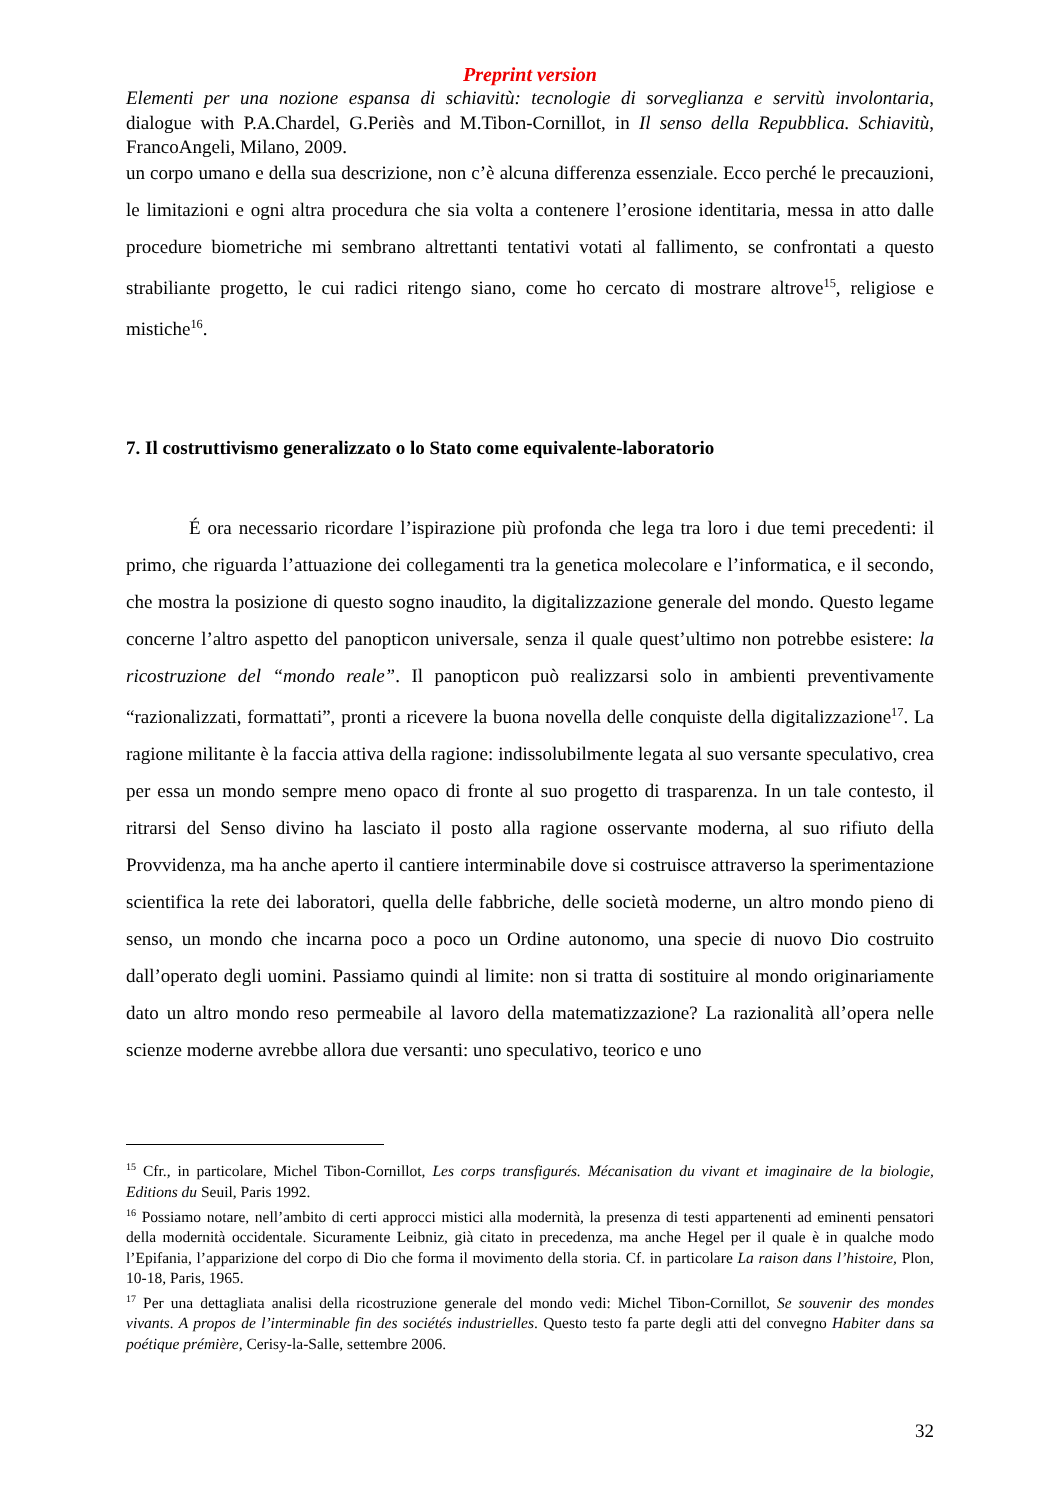Preprint version
Elementi per una nozione espansa di schiavitù: tecnologie di sorveglianza e servitù involontaria, dialogue with P.A.Chardel, G.Periès and M.Tibon-Cornillot, in Il senso della Repubblica. Schiavitù, FrancoAngeli, Milano, 2009.
un corpo umano e della sua descrizione, non c’è alcuna differenza essenziale. Ecco perché le precauzioni, le limitazioni e ogni altra procedura che sia volta a contenere l’erosione identitaria, messa in atto dalle procedure biometriche mi sembrano altrettanti tentativi votati al fallimento, se confrontati a questo strabiliante progetto, le cui radici ritengo siano, come ho cercato di mostrare altrove<sup>15</sup>, religiose e mistiche<sup>16</sup>.
7. Il costruttivismo generalizzato o lo Stato come equivalente-laboratorio
É ora necessario ricordare l’ispirazione più profonda che lega tra loro i due temi precedenti: il primo, che riguarda l’attuazione dei collegamenti tra la genetica molecolare e l’informatica, e il secondo, che mostra la posizione di questo sogno inaudito, la digitalizzazione generale del mondo. Questo legame concerne l’altro aspetto del panopticon universale, senza il quale quest’ultimo non potrebbe esistere: la ricostruzione del “mondo reale”. Il panopticon può realizzarsi solo in ambienti preventivamente “razionalizzati, formattati”, pronti a ricevere la buona novella delle conquiste della digitalizzazione<sup>17</sup>. La ragione militante è la faccia attiva della ragione: indissolubilmente legata al suo versante speculativo, crea per essa un mondo sempre meno opaco di fronte al suo progetto di trasparenza. In un tale contesto, il ritrarsi del Senso divino ha lasciato il posto alla ragione osservante moderna, al suo rifiuto della Provvidenza, ma ha anche aperto il cantiere interminabile dove si costruisce attraverso la sperimentazione scientifica la rete dei laboratori, quella delle fabbriche, delle società moderne, un altro mondo pieno di senso, un mondo che incarna poco a poco un Ordine autonomo, una specie di nuovo Dio costruito dall’operato degli uomini. Passiamo quindi al limite: non si tratta di sostituire al mondo originariamente dato un altro mondo reso permeabile al lavoro della matematizzazione? La razionalità all’opera nelle scienze moderne avrebbe allora due versanti: uno speculativo, teorico e uno
<sup>15</sup> Cfr., in particolare, Michel Tibon-Cornillot, Les corps transfigurés. Mécanisation du vivant et imaginaire de la biologie, Editions du Seuil, Paris 1992.
<sup>16</sup> Possiamo notare, nell’ambito di certi approcci mistici alla modernità, la presenza di testi appartenenti ad eminenti pensatori della modernità occidentale. Sicuramente Leibniz, già citato in precedenza, ma anche Hegel per il quale è in qualche modo l’Epifania, l’apparizione del corpo di Dio che forma il movimento della storia. Cf. in particolare La raison dans l’histoire, Plon, 10-18, Paris, 1965.
<sup>17</sup> Per una dettagliata analisi della ricostruzione generale del mondo vedi: Michel Tibon-Cornillot, Se souvenir des mondes vivants. A propos de l’interminable fin des sociétés industrielles. Questo testo fa parte degli atti del convegno Habiter dans sa poétique prémière, Cerisy-la-Salle, settembre 2006.
32